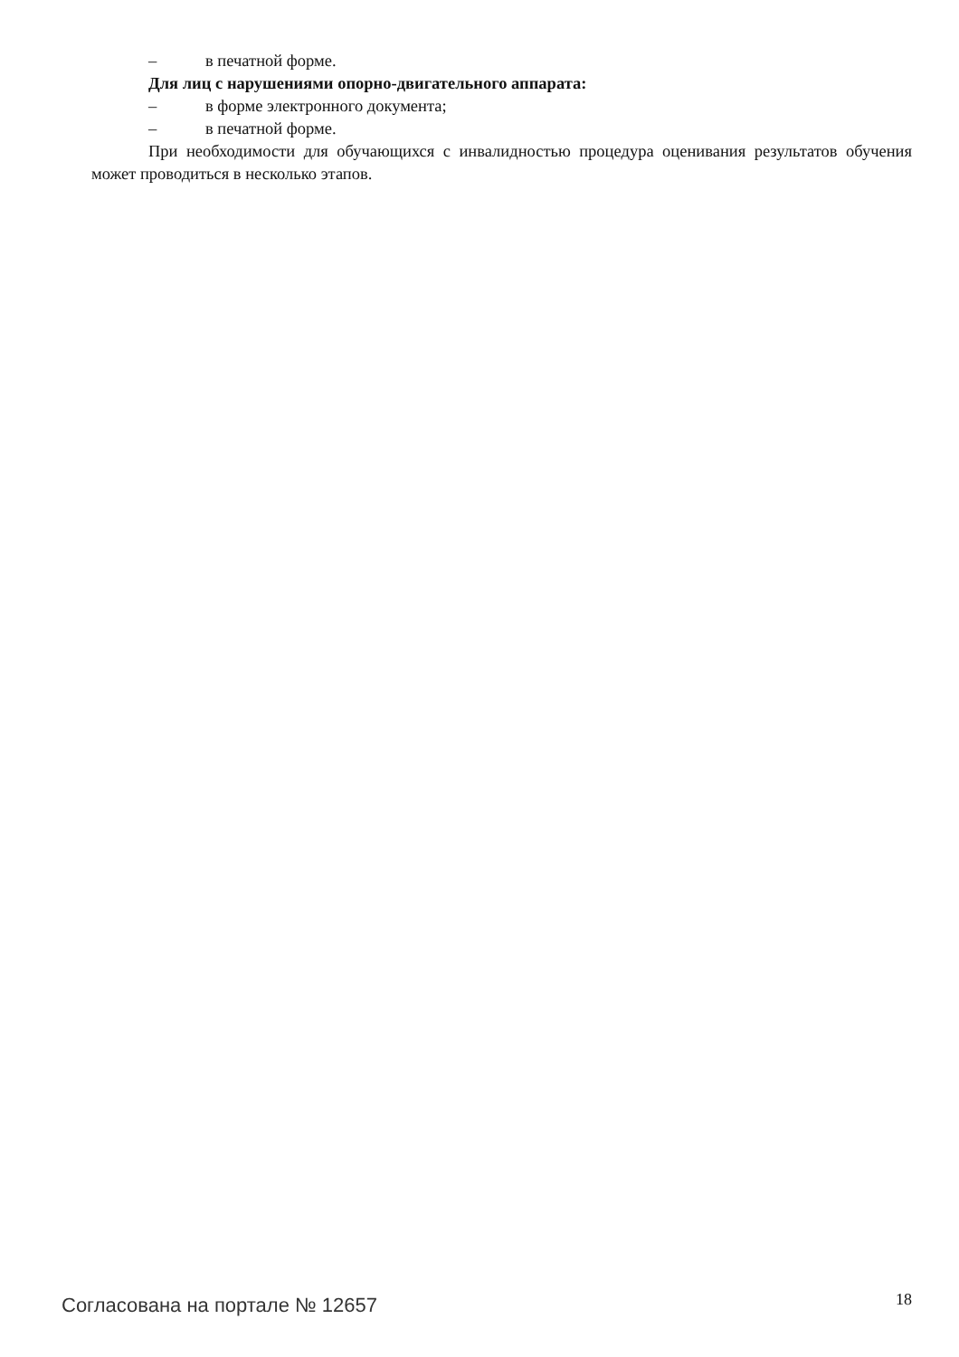– в печатной форме.
Для лиц с нарушениями опорно-двигательного аппарата:
– в форме электронного документа;
– в печатной форме.
При необходимости для обучающихся с инвалидностью процедура оценивания результатов обучения может проводиться в несколько этапов.
Согласована на портале № 12657
18